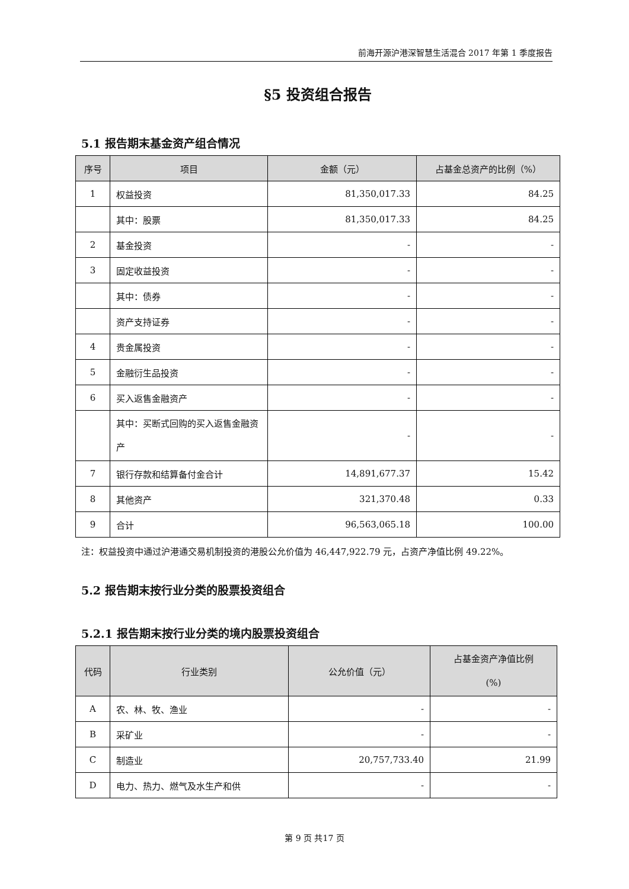前海开源沪港深智慧生活混合 2017 年第 1 季度报告
§5 投资组合报告
5.1 报告期末基金资产组合情况
| 序号 | 项目 | 金额（元） | 占基金总资产的比例（%） |
| --- | --- | --- | --- |
| 1 | 权益投资 | 81,350,017.33 | 84.25 |
| | 其中：股票 | 81,350,017.33 | 84.25 |
| 2 | 基金投资 | - | - |
| 3 | 固定收益投资 | - | - |
| | 其中：债券 | - | - |
| | 资产支持证券 | - | - |
| 4 | 贵金属投资 | - | - |
| 5 | 金融衍生品投资 | - | - |
| 6 | 买入返售金融资产 | - | - |
| | 其中：买断式回购的买入返售金融资产 | - | - |
| 7 | 银行存款和结算备付金合计 | 14,891,677.37 | 15.42 |
| 8 | 其他资产 | 321,370.48 | 0.33 |
| 9 | 合计 | 96,563,065.18 | 100.00 |
注：权益投资中通过沪港通交易机制投资的港股公允价值为 46,447,922.79 元，占资产净值比例 49.22%。
5.2 报告期末按行业分类的股票投资组合
5.2.1 报告期末按行业分类的境内股票投资组合
| 代码 | 行业类别 | 公允价值（元） | 占基金资产净值比例 (%) |
| --- | --- | --- | --- |
| A | 农、林、牧、渔业 | - | - |
| B | 采矿业 | - | - |
| C | 制造业 | 20,757,733.40 | 21.99 |
| D | 电力、热力、燃气及水生产和供 | - | - |
第 9 页 共17 页